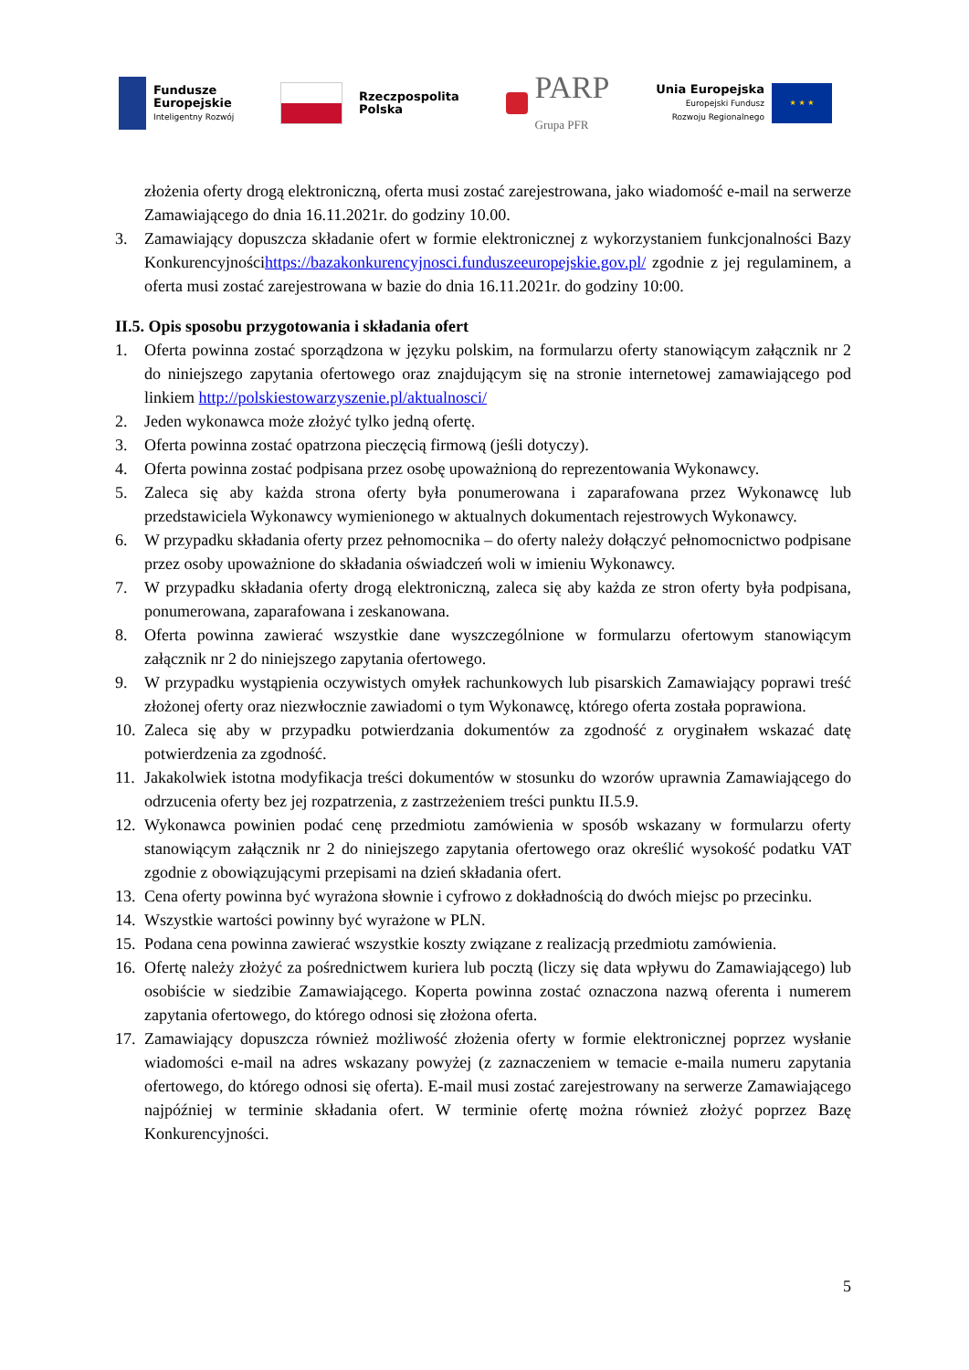Fundusze
Europejskie
Inteligentny Rozwój
Rzeczpospolita
Polska
PARP
Grupa PFR
Unia Europejska
Europejski Fundusz
Rozwoju Regionalnego
★ ★ ★
złożenia oferty drogą elektroniczną, oferta musi zostać zarejestrowana, jako wiadomość e-mail na serwerze Zamawiającego do dnia 16.11.2021r. do godziny 10.00.
3. Zamawiający dopuszcza składanie ofert w formie elektronicznej z wykorzystaniem funkcjonalności Bazy Konkurencyjnościhttps://bazakonkurencyjnosci.funduszeeuropejskie.gov.pl/ zgodnie z jej regulaminem, a oferta musi zostać zarejestrowana w bazie do dnia 16.11.2021r. do godziny 10:00.
II.5. Opis sposobu przygotowania i składania ofert
1. Oferta powinna zostać sporządzona w języku polskim, na formularzu oferty stanowiącym załącznik nr 2 do niniejszego zapytania ofertowego oraz znajdującym się na stronie internetowej zamawiającego pod linkiem http://polskiestowarzyszenie.pl/aktualnosci/
2. Jeden wykonawca może złożyć tylko jedną ofertę.
3. Oferta powinna zostać opatrzona pieczęcią firmową (jeśli dotyczy).
4. Oferta powinna zostać podpisana przez osobę upoważnioną do reprezentowania Wykonawcy.
5. Zaleca się aby każda strona oferty była ponumerowana i zaparafowana przez Wykonawcę lub przedstawiciela Wykonawcy wymienionego w aktualnych dokumentach rejestrowych Wykonawcy.
6. W przypadku składania oferty przez pełnomocnika – do oferty należy dołączyć pełnomocnictwo podpisane przez osoby upoważnione do składania oświadczeń woli w imieniu Wykonawcy.
7. W przypadku składania oferty drogą elektroniczną, zaleca się aby każda ze stron oferty była podpisana, ponumerowana, zaparafowana i zeskanowana.
8. Oferta powinna zawierać wszystkie dane wyszczególnione w formularzu ofertowym stanowiącym załącznik nr 2 do niniejszego zapytania ofertowego.
9. W przypadku wystąpienia oczywistych omyłek rachunkowych lub pisarskich Zamawiający poprawi treść złożonej oferty oraz niezwłocznie zawiadomi o tym Wykonawcę, którego oferta została poprawiona.
10. Zaleca się aby w przypadku potwierdzania dokumentów za zgodność z oryginałem wskazać datę potwierdzenia za zgodność.
11. Jakakolwiek istotna modyfikacja treści dokumentów w stosunku do wzorów uprawnia Zamawiającego do odrzucenia oferty bez jej rozpatrzenia, z zastrzeżeniem treści punktu II.5.9.
12. Wykonawca powinien podać cenę przedmiotu zamówienia w sposób wskazany w formularzu oferty stanowiącym załącznik nr 2 do niniejszego zapytania ofertowego oraz określić wysokość podatku VAT zgodnie z obowiązującymi przepisami na dzień składania ofert.
13. Cena oferty powinna być wyrażona słownie i cyfrowo z dokładnością do dwóch miejsc po przecinku.
14. Wszystkie wartości powinny być wyrażone w PLN.
15. Podana cena powinna zawierać wszystkie koszty związane z realizacją przedmiotu zamówienia.
16. Ofertę należy złożyć za pośrednictwem kuriera lub pocztą (liczy się data wpływu do Zamawiającego) lub osobiście w siedzibie Zamawiającego. Koperta powinna zostać oznaczona nazwą oferenta i numerem zapytania ofertowego, do którego odnosi się złożona oferta.
17. Zamawiający dopuszcza również możliwość złożenia oferty w formie elektronicznej poprzez wysłanie wiadomości e-mail na adres wskazany powyżej (z zaznaczeniem w temacie e-maila numeru zapytania ofertowego, do którego odnosi się oferta). E-mail musi zostać zarejestrowany na serwerze Zamawiającego najpóźniej w terminie składania ofert. W terminie ofertę można również złożyć poprzez Bazę Konkurencyjności.
5